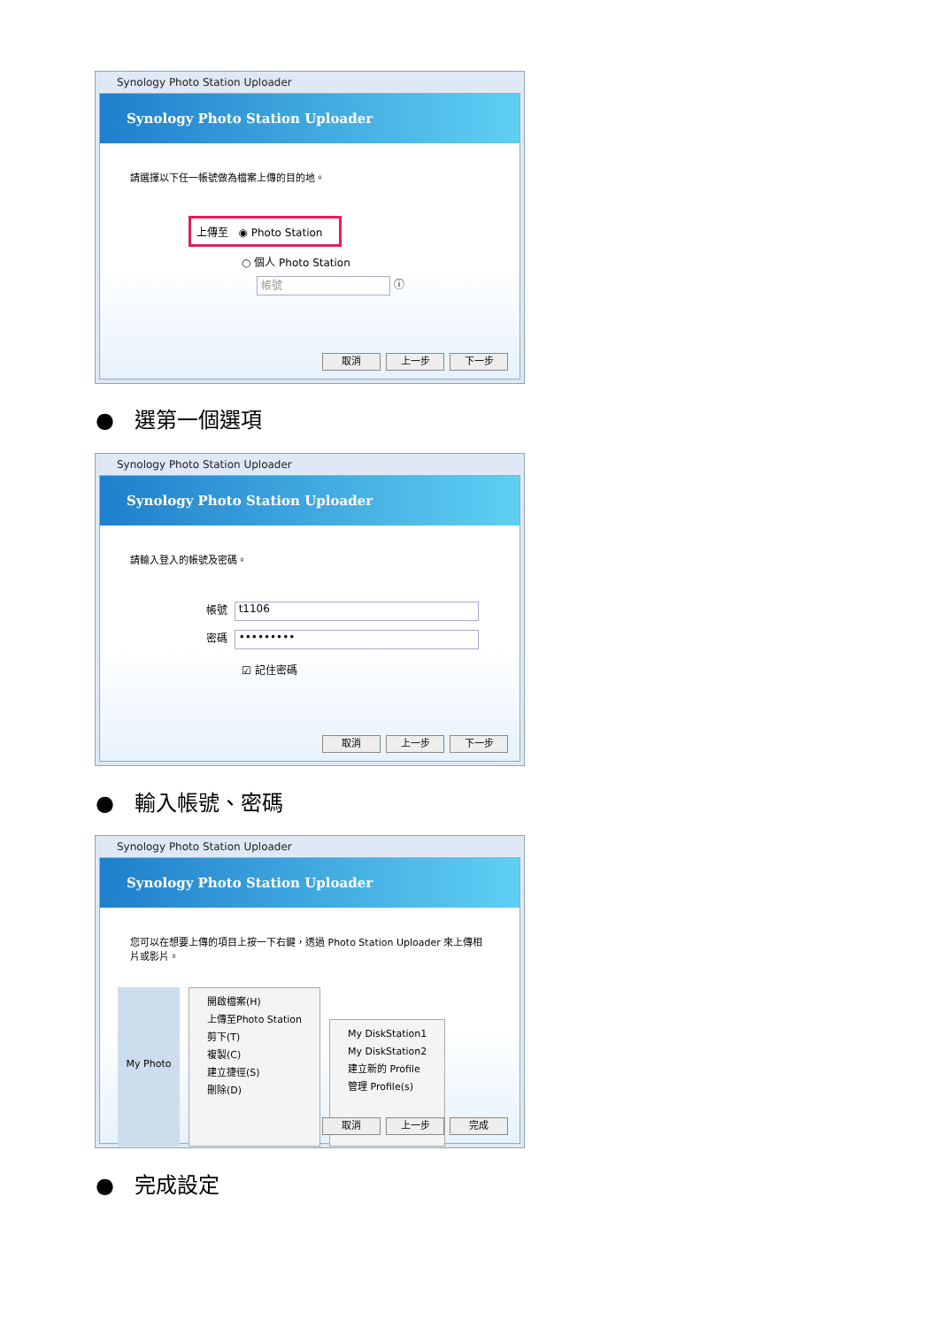Synology Photo Station Uploader
Synology Photo Station Uploader
請選擇以下任一帳號做為檔案上傳的目的地。
上傳至 ◉ Photo Station
○ 個人 Photo Station
帳號 ⓘ
取消 上一步 下一步
● 選第一個選項
Synology Photo Station Uploader
Synology Photo Station Uploader
請輸入登入的帳號及密碼。
帳號 t1106
密碼 •••••••••
☑ 記住密碼
取消 上一步 下一步
● 輸入帳號、密碼
Synology Photo Station Uploader
Synology Photo Station Uploader
您可以在想要上傳的項目上按一下右鍵，透過 Photo Station Uploader 來上傳相片或影片。
My Photo
開啟檔案(H)
上傳至Photo Station
剪下(T)
複製(C)
建立捷徑(S)
刪除(D)
My DiskStation1
My DiskStation2
建立新的 Profile
管理 Profile(s)
取消 上一步 完成
● 完成設定